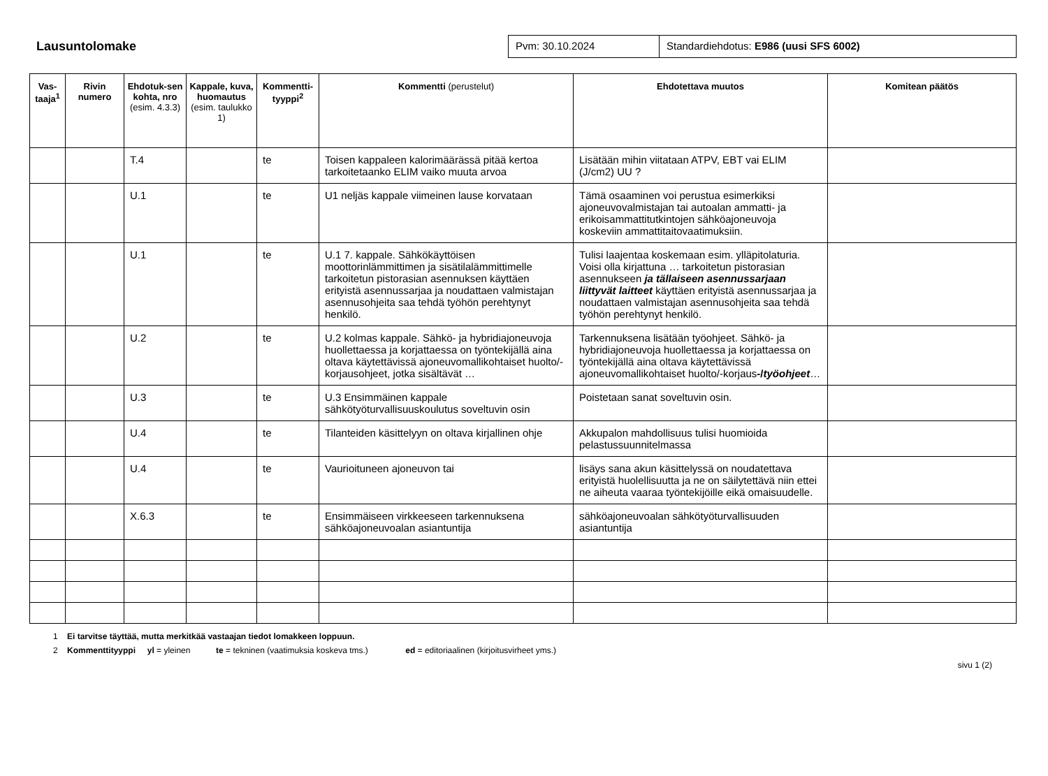Lausuntolomake
Pvm: 30.10.2024 Standardiehdotus: E986 (uusi SFS 6002)
| Vas-taaja<sup>1</sup> | Rivin numero | Ehdotuk-sen kohta, nro (esim. 4.3.3) | Kappale, kuva, huomautus (esim. taulukko 1) | Kommentti-tyyppi<sup>2</sup> | Kommentti (perustelut) | Ehdotettava muutos | Komitean päätös |
| --- | --- | --- | --- | --- | --- | --- | --- |
| | | T.4 | | te | Toisen kappaleen kalorimäärässä pitää kertoa tarkoitetaanko ELIM vaiko muuta arvoa | Lisätään mihin viitataan ATPV, EBT vai ELIM (J/cm2) UU ? | |
| | | U.1 | | te | U1 neljäs kappale viimeinen lause korvataan | Tämä osaaminen voi perustua esimerkiksi ajoneuvovalmistajan tai autoalan ammatti- ja erikoisammattitutkintojen sähköajoneuvoja koskeviin ammattitaitovaatimuksiin. | |
| | | U.1 | | te | U.1 7. kappale. Sähkökäyttöisen moottorinlämmittimen ja sisätilalämmittimelle tarkoitetun pistorasian asennuksen käyttäen erityistä asennussarjaa ja noudattaen valmistajan asennusohjeita saa tehdä työhön perehtynyt henkilö. | Tulisi laajentaa koskemaan esim. ylläpitolaturia. Voisi olla kirjattuna … tarkoitetun pistorasian asennukseen ja tällaiseen asennussarjaan liittyvät laitteet käyttäen erityistä asennussarjaa ja noudattaen valmistajan asennusohjeita saa tehdä työhön perehtynyt henkilö. | |
| | | U.2 | | te | U.2 kolmas kappale. Sähkö- ja hybridiajoneuvoja huollettaessa ja korjattaessa on työntekijällä aina oltava käytettävissä ajoneuvomallikohtaiset huolto/-korjausohjeet, jotka sisältävät … | Tarkennuksena lisätään työohjeet. Sähkö- ja hybridiajoneuvoja huollettaessa ja korjattaessa on työntekijällä aina oltava käytettävissä ajoneuvomallikohtaiset huolto/-korjaus -/ työohjeet … | |
| | | U.3 | | te | U.3 Ensimmäinen kappale sähkötyöturvallisuuskoulutus soveltuvin osin | Poistetaan sanat soveltuvin osin. | |
| | | U.4 | | te | Tilanteiden käsittelyyn on oltava kirjallinen ohje | Akkupalon mahdollisuus tulisi huomioida pelastussuunnitelmassa | |
| | | U.4 | | te | Vaurioituneen ajoneuvon tai | lisäys sana akun käsittelyssä on noudatettava erityistä huolellisuutta ja ne on säilytettävä niin ettei ne aiheuta vaaraa työntekijöille eikä omaisuudelle. | |
| | | X.6.3 | | te | Ensimmäiseen virkkeeseen tarkennuksena sähköajoneuvoalan asiantuntija | sähköajoneuvoalan sähkötyöturvallisuuden asiantuntija | |
1 Ei tarvitse täyttää, mutta merkitkää vastaajan tiedot lomakkeen loppuun.
2 Kommenttityyppi yl = yleinen te = tekninen (vaatimuksia koskeva tms.) ed = editoriaalinen (kirjoitusvirheet yms.)
sivu 1 (2)